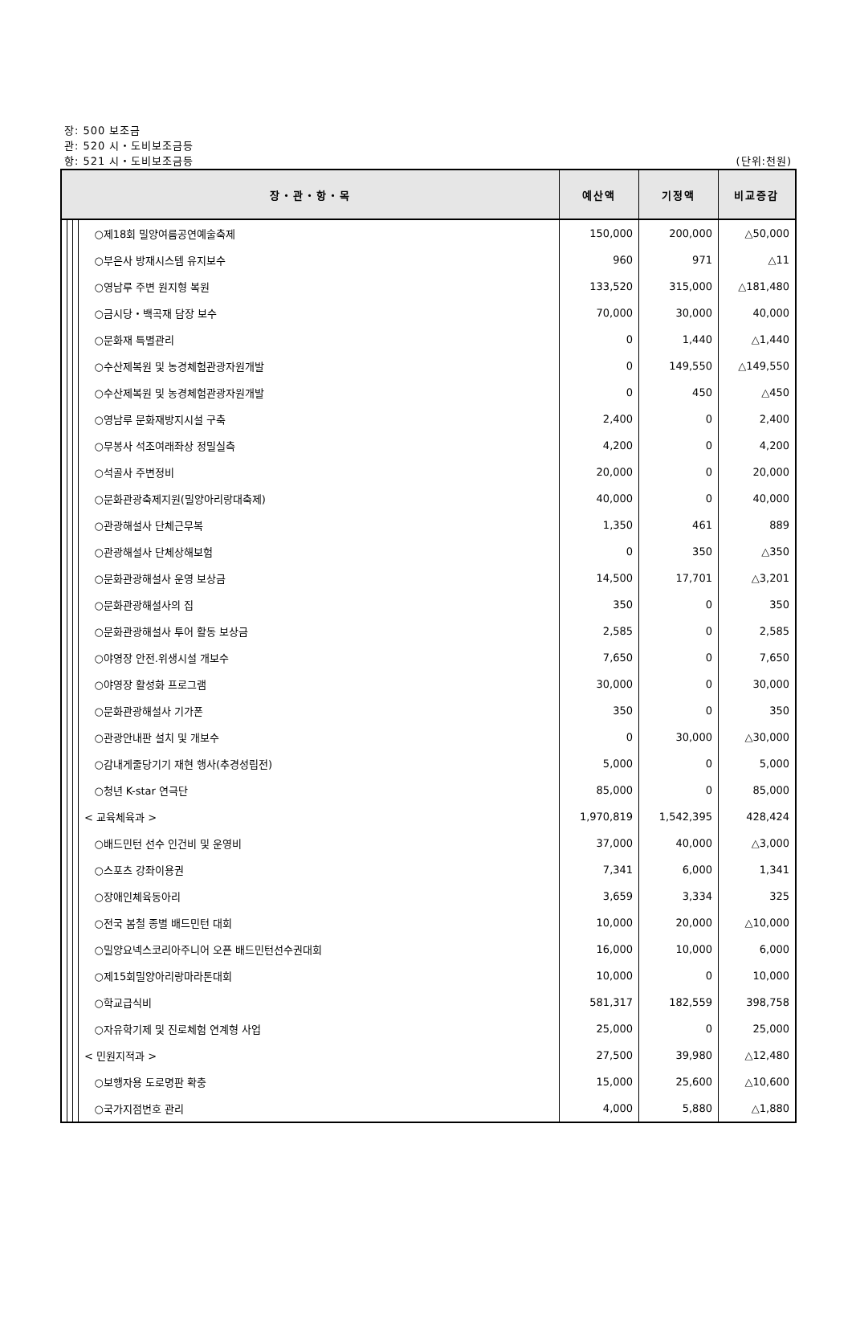장: 500 보조금
관: 520 시・도비보조금등
항: 521 시・도비보조금등 (단위:천원)
| 장・관・항・목 | | | | 예산액 | 기정액 | 비교증감 |
| --- | --- | --- | --- | --- | --- | --- |
| | | | ○제18회 밀양여름공연예술축제 | 150,000 | 200,000 | △50,000 |
| | | | ○부은사 방재시스템 유지보수 | 960 | 971 | △11 |
| | | | ○영남루 주변 원지형 복원 | 133,520 | 315,000 | △181,480 |
| | | | ○금시당・백곡재 담장 보수 | 70,000 | 30,000 | 40,000 |
| | | | ○문화재 특별관리 | 0 | 1,440 | △1,440 |
| | | | ○수산제복원 및 농경체험관광자원개발 | 0 | 149,550 | △149,550 |
| | | | ○수산제복원 및 농경체험관광자원개발 | 0 | 450 | △450 |
| | | | ○영남루 문화재방지시설 구축 | 2,400 | 0 | 2,400 |
| | | | ○무봉사 석조여래좌상 정밀실측 | 4,200 | 0 | 4,200 |
| | | | ○석골사 주변정비 | 20,000 | 0 | 20,000 |
| | | | ○문화관광축제지원(밀양아리랑대축제) | 40,000 | 0 | 40,000 |
| | | | ○관광해설사 단체근무복 | 1,350 | 461 | 889 |
| | | | ○관광해설사 단체상해보험 | 0 | 350 | △350 |
| | | | ○문화관광해설사 운영 보상금 | 14,500 | 17,701 | △3,201 |
| | | | ○문화관광해설사의 집 | 350 | 0 | 350 |
| | | | ○문화관광해설사 투어 활동 보상금 | 2,585 | 0 | 2,585 |
| | | | ○야영장 안전.위생시설 개보수 | 7,650 | 0 | 7,650 |
| | | | ○야영장 활성화 프로그램 | 30,000 | 0 | 30,000 |
| | | | ○문화관광해설사 기가폰 | 350 | 0 | 350 |
| | | | ○관광안내판 설치 및 개보수 | 0 | 30,000 | △30,000 |
| | | | ○감내게줄당기기 재현 행사(추경성립전) | 5,000 | 0 | 5,000 |
| | | | ○청년 K-star 연극단 | 85,000 | 0 | 85,000 |
| | | | < 교육체육과 > | 1,970,819 | 1,542,395 | 428,424 |
| | | | ○배드민턴 선수 인건비 및 운영비 | 37,000 | 40,000 | △3,000 |
| | | | ○스포츠 강좌이용권 | 7,341 | 6,000 | 1,341 |
| | | | ○장애인체육동아리 | 3,659 | 3,334 | 325 |
| | | | ○전국 봄철 종별 배드민턴 대회 | 10,000 | 20,000 | △10,000 |
| | | | ○밀양요넥스코리아주니어 오픈 배드민턴선수권대회 | 16,000 | 10,000 | 6,000 |
| | | | ○제15회밀양아리랑마라톤대회 | 10,000 | 0 | 10,000 |
| | | | ○학교급식비 | 581,317 | 182,559 | 398,758 |
| | | | ○자유학기제 및 진로체험 연계형 사업 | 25,000 | 0 | 25,000 |
| | | | < 민원지적과 > | 27,500 | 39,980 | △12,480 |
| | | | ○보행자용 도로명판 확충 | 15,000 | 25,600 | △10,600 |
| | | | ○국가지점번호 관리 | 4,000 | 5,880 | △1,880 |